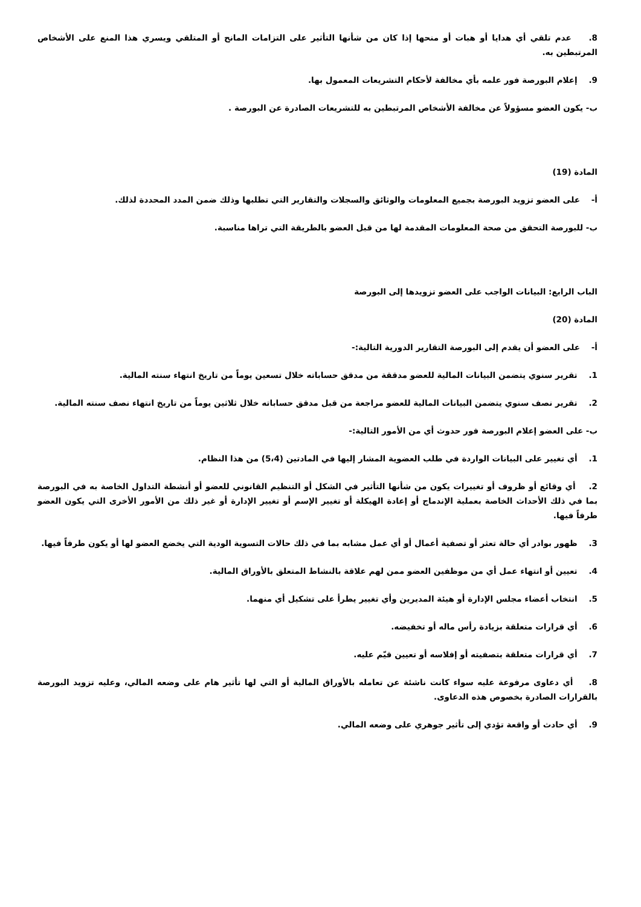8. عدم تلقي أي هدايا أو هبات أو منحها إذا كان من شأنها التأثير على التزامات المانح أو المتلقي ويسري هذا المنع على الأشخاص المرتبطين به.
9. إعلام البورصة فور علمه بأي مخالفة لأحكام التشريعات المعمول بها.
ب- يكون العضو مسؤولاً عن مخالفة الأشخاص المرتبطين به للتشريعات الصادرة عن البورصة .
المادة (19)
أ- على العضو تزويد البورصة بجميع المعلومات والوثائق والسجلات والتقارير التي تطلبها وذلك ضمن المدد المحددة لذلك.
ب- للبورصة التحقق من صحة المعلومات المقدمة لها من قبل العضو بالطريقة التي تراها مناسبة.
الباب الرابع: البيانات الواجب على العضو تزويدها إلى البورصة
المادة (20)
أ- على العضو أن يقدم إلى البورصة التقارير الدورية التالية:-
1. تقرير سنوي يتضمن البيانات المالية للعضو مدققة من مدقق حساباته خلال تسعين يوماً من تاريخ انتهاء سنته المالية.
2. تقرير نصف سنوي يتضمن البيانات المالية للعضو مراجعة من قبل مدقق حساباته خلال ثلاثين يوماً من تاريخ انتهاء نصف سنته المالية.
ب- على العضو إعلام البورصة فور حدوث أي من الأمور التالية:-
1. أي تغيير على البيانات الواردة في طلب العضوية المشار إليها في المادتين (5،4) من هذا النظام.
2. أي وقائع أو ظروف أو تغييرات يكون من شأنها التأثير في الشكل أو التنظيم القانوني للعضو أو أنشطة التداول الخاصة به في البورصة بما في ذلك الأحداث الخاصة بعملية الإندماج أو إعادة الهيكلة أو تغيير الإسم أو تغيير الإدارة أو غير ذلك من الأمور الأخرى التي يكون العضو طرفاً فيها.
3. ظهور بوادر أي حالة تعثر أو تصفية أعمال أو أي عمل مشابه بما في ذلك حالات التسوية الودية التي يخضع العضو لها أو يكون طرفاً فيها.
4. تعيين أو انتهاء عمل أي من موظفين العضو ممن لهم علاقة بالنشاط المتعلق بالأوراق المالية.
5. انتخاب أعضاء مجلس الإدارة أو هيئة المديرين وأي تغيير يطرأ على تشكيل أي منهما.
6. أي قرارات متعلقة بزيادة رأس ماله أو تخفيضه.
7. أي قرارات متعلقة بتصفيته أو إفلاسه أو تعيين قيّم عليه.
8. أي دعاوى مرفوعة عليه سواء كانت ناشئة عن تعامله بالأوراق المالية أو التي لها تأثير هام على وضعه المالي، وعليه تزويد البورصة بالقرارات الصادرة بخصوص هذه الدعاوى.
9. أي حادث أو واقعة تؤدي إلى تأثير جوهري على وضعه المالي.